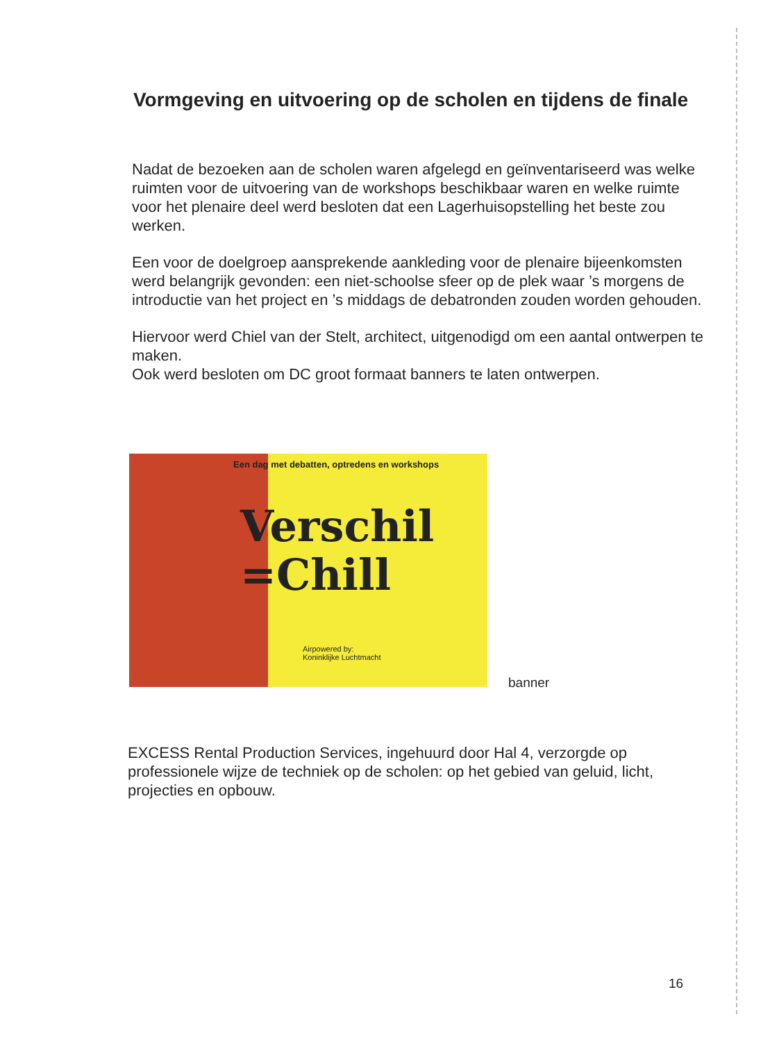Vormgeving en uitvoering op de scholen en tijdens de finale
Nadat de bezoeken aan de scholen waren afgelegd en geïnventariseerd was welke ruimten voor de uitvoering van de workshops beschikbaar waren en welke ruimte voor het plenaire deel werd besloten dat een Lagerhuisopstelling het beste zou werken.
Een voor de doelgroep aansprekende aankleding voor de plenaire bijeenkomsten werd belangrijk gevonden: een niet-schoolse sfeer op de plek waar ’s morgens de introductie van het project en ’s middags de debatronden zouden worden gehouden.
Hiervoor werd Chiel van der Stelt, architect, uitgenodigd om een aantal ontwerpen te maken.
Ook werd besloten om DC groot formaat banners te laten ontwerpen.
Een dag met debatten, optredens en workshops
Verschil
=Chill
Airpowered by:
Koninklijke Luchtmacht
banner
EXCESS Rental Production Services, ingehuurd door Hal 4, verzorgde op professionele wijze de techniek op de scholen: op het gebied van geluid, licht, projecties en opbouw.
16